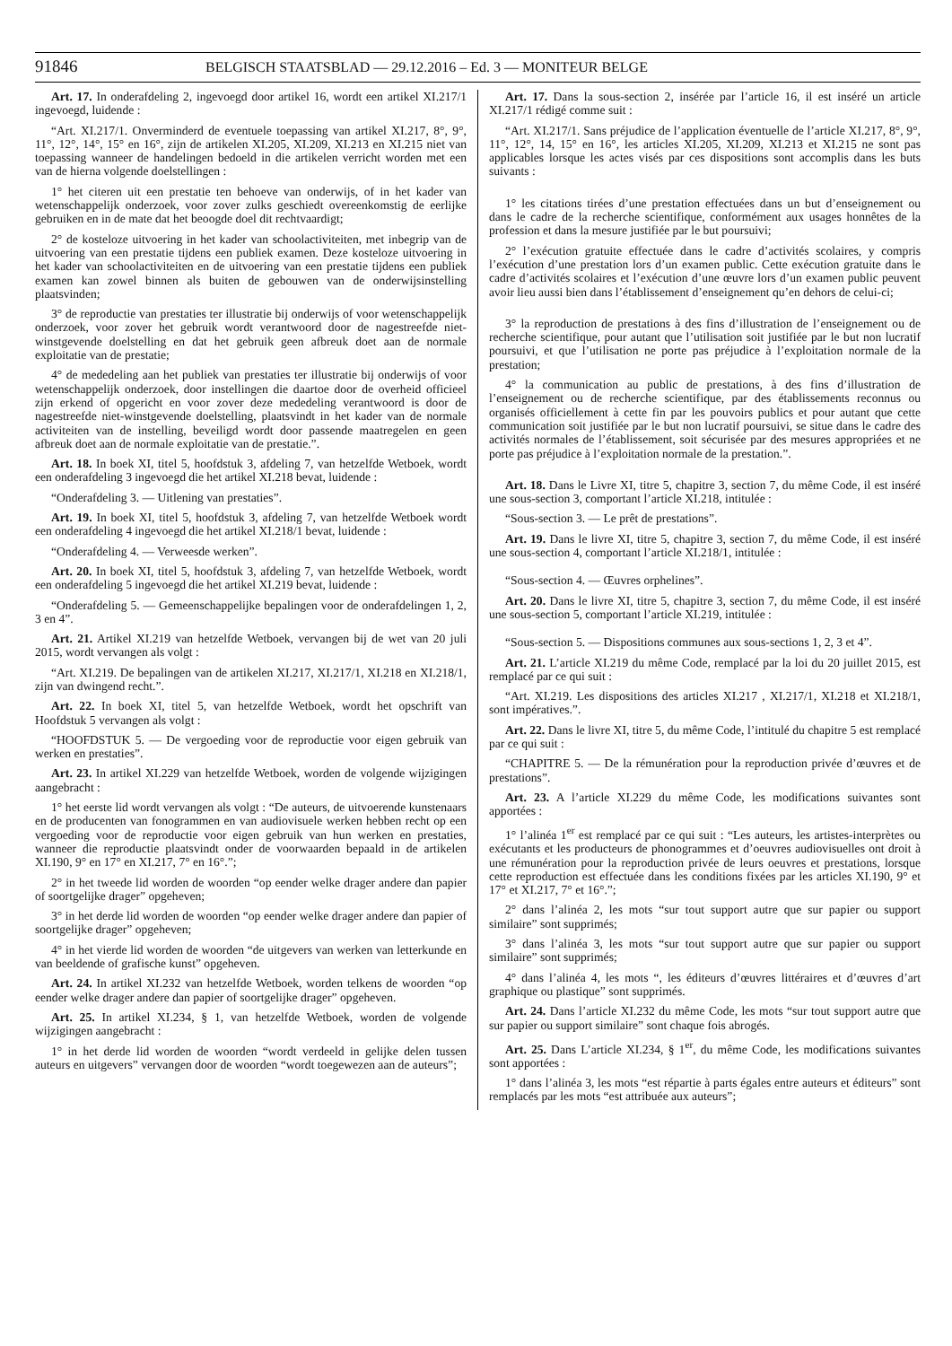91846 BELGISCH STAATSBLAD — 29.12.2016 – Ed. 3 — MONITEUR BELGE
Art. 17. In onderafdeling 2, ingevoegd door artikel 16, wordt een artikel XI.217/1 ingevoegd, luidende :
“Art. XI.217/1. Onverminderd de eventuele toepassing van artikel XI.217, 8°, 9°, 11°, 12°, 14°, 15° en 16°, zijn de artikelen XI.205, XI.209, XI.213 en XI.215 niet van toepassing wanneer de handelingen bedoeld in die artikelen verricht worden met een van de hierna volgende doelstellingen :
1° het citeren uit een prestatie ten behoeve van onderwijs, of in het kader van wetenschappelijk onderzoek, voor zover zulks geschiedt overeenkomstig de eerlijke gebruiken en in de mate dat het beoogde doel dit rechtvaardigt;
2° de kosteloze uitvoering in het kader van schoolactiviteiten, met inbegrip van de uitvoering van een prestatie tijdens een publiek examen. Deze kosteloze uitvoering in het kader van schoolactiviteiten en de uitvoering van een prestatie tijdens een publiek examen kan zowel binnen als buiten de gebouwen van de onderwijsinstelling plaatsvinden;
3° de reproductie van prestaties ter illustratie bij onderwijs of voor wetenschappelijk onderzoek, voor zover het gebruik wordt verantwoord door de nagestreefde niet-winstgevende doelstelling en dat het gebruik geen afbreuk doet aan de normale exploitatie van de prestatie;
4° de mededeling aan het publiek van prestaties ter illustratie bij onderwijs of voor wetenschappelijk onderzoek, door instellingen die daartoe door de overheid officieel zijn erkend of opgericht en voor zover deze mededeling verantwoord is door de nagestreefde niet-winstgevende doelstelling, plaatsvindt in het kader van de normale activiteiten van de instelling, beveiligd wordt door passende maatregelen en geen afbreuk doet aan de normale exploitatie van de prestatie.”.
Art. 18. In boek XI, titel 5, hoofdstuk 3, afdeling 7, van hetzelfde Wetboek, wordt een onderafdeling 3 ingevoegd die het artikel XI.218 bevat, luidende :
“Onderafdeling 3. — Uitlening van prestaties”.
Art. 19. In boek XI, titel 5, hoofdstuk 3, afdeling 7, van hetzelfde Wetboek wordt een onderafdeling 4 ingevoegd die het artikel XI.218/1 bevat, luidende :
“Onderafdeling 4. — Verweesde werken”.
Art. 20. In boek XI, titel 5, hoofdstuk 3, afdeling 7, van hetzelfde Wetboek, wordt een onderafdeling 5 ingevoegd die het artikel XI.219 bevat, luidende :
“Onderafdeling 5. — Gemeenschappelijke bepalingen voor de onderafdelingen 1, 2, 3 en 4”.
Art. 21. Artikel XI.219 van hetzelfde Wetboek, vervangen bij de wet van 20 juli 2015, wordt vervangen als volgt :
“Art. XI.219. De bepalingen van de artikelen XI.217, XI.217/1, XI.218 en XI.218/1, zijn van dwingend recht.”.
Art. 22. In boek XI, titel 5, van hetzelfde Wetboek, wordt het opschrift van Hoofdstuk 5 vervangen als volgt :
“HOOFDSTUK 5. — De vergoeding voor de reproductie voor eigen gebruik van werken en prestaties”.
Art. 23. In artikel XI.229 van hetzelfde Wetboek, worden de volgende wijzigingen aangebracht :
1° het eerste lid wordt vervangen als volgt : “De auteurs, de uitvoerende kunstenaars en de producenten van fonogrammen en van audiovisuele werken hebben recht op een vergoeding voor de reproductie voor eigen gebruik van hun werken en prestaties, wanneer die reproductie plaatsvindt onder de voorwaarden bepaald in de artikelen XI.190, 9° en 17° en XI.217, 7° en 16°.”;
2° in het tweede lid worden de woorden “op eender welke drager andere dan papier of soortgelijke drager” opgeheven;
3° in het derde lid worden de woorden “op eender welke drager andere dan papier of soortgelijke drager” opgeheven;
4° in het vierde lid worden de woorden “de uitgevers van werken van letterkunde en van beeldende of grafische kunst” opgeheven.
Art. 24. In artikel XI.232 van hetzelfde Wetboek, worden telkens de woorden “op eender welke drager andere dan papier of soortgelijke drager” opgeheven.
Art. 25. In artikel XI.234, § 1, van hetzelfde Wetboek, worden de volgende wijzigingen aangebracht :
1° in het derde lid worden de woorden “wordt verdeeld in gelijke delen tussen auteurs en uitgevers” vervangen door de woorden “wordt toegewezen aan de auteurs”;
Art. 17. Dans la sous-section 2, insérée par l’article 16, il est inséré un article XI.217/1 rédigé comme suit :
“Art. XI.217/1. Sans préjudice de l’application éventuelle de l’article XI.217, 8°, 9°, 11°, 12°, 14, 15° en 16°, les articles XI.205, XI.209, XI.213 et XI.215 ne sont pas applicables lorsque les actes visés par ces dispositions sont accomplis dans les buts suivants :
1° les citations tirées d’une prestation effectuées dans un but d’enseignement ou dans le cadre de la recherche scientifique, conformément aux usages honnêtes de la profession et dans la mesure justifiée par le but poursuivi;
2° l’exécution gratuite effectuée dans le cadre d’activités scolaires, y compris l’exécution d’une prestation lors d’un examen public. Cette exécution gratuite dans le cadre d’activités scolaires et l’exécution d’une œuvre lors d’un examen public peuvent avoir lieu aussi bien dans l’établissement d’enseignement qu’en dehors de celui-ci;
3° la reproduction de prestations à des fins d’illustration de l’enseignement ou de recherche scientifique, pour autant que l’utilisation soit justifiée par le but non lucratif poursuivi, et que l’utilisation ne porte pas préjudice à l’exploitation normale de la prestation;
4° la communication au public de prestations, à des fins d’illustration de l’enseignement ou de recherche scientifique, par des établissements reconnus ou organisés officiellement à cette fin par les pouvoirs publics et pour autant que cette communication soit justifiée par le but non lucratif poursuivi, se situe dans le cadre des activités normales de l’établissement, soit sécurisée par des mesures appropriées et ne porte pas préjudice à l’exploitation normale de la prestation.”.
Art. 18. Dans le Livre XI, titre 5, chapitre 3, section 7, du même Code, il est inséré une sous-section 3, comportant l’article XI.218, intitulée :
“Sous-section 3. — Le prêt de prestations”.
Art. 19. Dans le livre XI, titre 5, chapitre 3, section 7, du même Code, il est inséré une sous-section 4, comportant l’article XI.218/1, intitulée :
“Sous-section 4. — Œuvres orphelines”.
Art. 20. Dans le livre XI, titre 5, chapitre 3, section 7, du même Code, il est inséré une sous-section 5, comportant l’article XI.219, intitulée :
“Sous-section 5. — Dispositions communes aux sous-sections 1, 2, 3 et 4”.
Art. 21. L’article XI.219 du même Code, remplacé par la loi du 20 juillet 2015, est remplacé par ce qui suit :
“Art. XI.219. Les dispositions des articles XI.217 , XI.217/1, XI.218 et XI.218/1, sont impératives.”.
Art. 22. Dans le livre XI, titre 5, du même Code, l’intitulé du chapitre 5 est remplacé par ce qui suit :
“CHAPITRE 5. — De la rémunération pour la reproduction privée d’œuvres et de prestations”.
Art. 23. A l’article XI.229 du même Code, les modifications suivantes sont apportées :
1° l’alinéa 1<sup>er</sup> est remplacé par ce qui suit : “Les auteurs, les artistes-interprètes ou exécutants et les producteurs de phonogrammes et d’oeuvres audiovisuelles ont droit à une rémunération pour la reproduction privée de leurs oeuvres et prestations, lorsque cette reproduction est effectuée dans les conditions fixées par les articles XI.190, 9° et 17° et XI.217, 7° et 16°.”;
2° dans l’alinéa 2, les mots “sur tout support autre que sur papier ou support similaire” sont supprimés;
3° dans l’alinéa 3, les mots “sur tout support autre que sur papier ou support similaire” sont supprimés;
4° dans l’alinéa 4, les mots “, les éditeurs d’œuvres littéraires et d’œuvres d’art graphique ou plastique” sont supprimés.
Art. 24. Dans l’article XI.232 du même Code, les mots “sur tout support autre que sur papier ou support similaire” sont chaque fois abrogés.
Art. 25. Dans L’article XI.234, § 1<sup>er</sup>, du même Code, les modifications suivantes sont apportées :
1° dans l’alinéa 3, les mots “est répartie à parts égales entre auteurs et éditeurs” sont remplacés par les mots “est attribuée aux auteurs”;